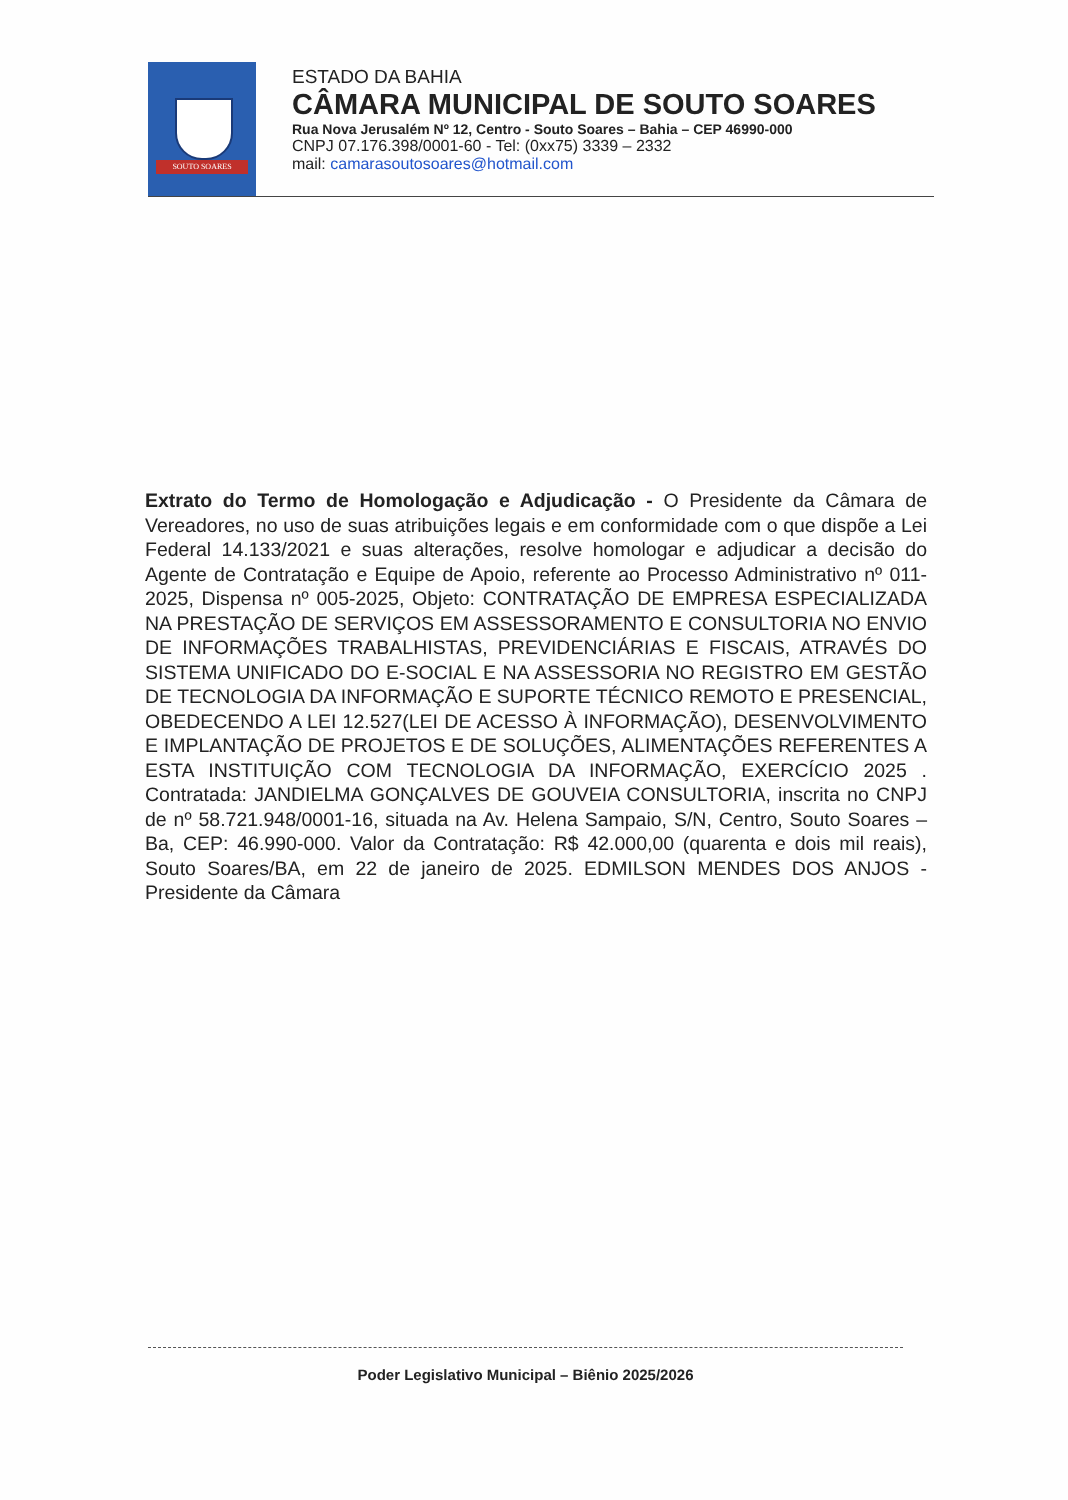SOUTO SOARES
ESTADO DA BAHIA
CÂMARA MUNICIPAL DE SOUTO SOARES
Rua Nova Jerusalém Nº 12, Centro - Souto Soares – Bahia – CEP 46990-000
CNPJ 07.176.398/0001-60 - Tel: (0xx75) 3339 – 2332
mail: camarasoutosoares@hotmail.com
Extrato do Termo de Homologação e Adjudicação - O Presidente da Câmara de Vereadores, no uso de suas atribuições legais e em conformidade com o que dispõe a Lei Federal 14.133/2021 e suas alterações, resolve homologar e adjudicar a decisão do Agente de Contratação e Equipe de Apoio, referente ao Processo Administrativo nº 011-2025, Dispensa nº 005-2025, Objeto: CONTRATAÇÃO DE EMPRESA ESPECIALIZADA NA PRESTAÇÃO DE SERVIÇOS EM ASSESSORAMENTO E CONSULTORIA NO ENVIO DE INFORMAÇÕES TRABALHISTAS, PREVIDENCIÁRIAS E FISCAIS, ATRAVÉS DO SISTEMA UNIFICADO DO E-SOCIAL E NA ASSESSORIA NO REGISTRO EM GESTÃO DE TECNOLOGIA DA INFORMAÇÃO E SUPORTE TÉCNICO REMOTO E PRESENCIAL, OBEDECENDO A LEI 12.527(LEI DE ACESSO À INFORMAÇÃO), DESENVOLVIMENTO E IMPLANTAÇÃO DE PROJETOS E DE SOLUÇÕES, ALIMENTAÇÕES REFERENTES A ESTA INSTITUIÇÃO COM TECNOLOGIA DA INFORMAÇÃO, EXERCÍCIO 2025 . Contratada: JANDIELMA GONÇALVES DE GOUVEIA CONSULTORIA, inscrita no CNPJ de nº 58.721.948/0001-16, situada na Av. Helena Sampaio, S/N, Centro, Souto Soares – Ba, CEP: 46.990-000. Valor da Contratação: R$ 42.000,00 (quarenta e dois mil reais), Souto Soares/BA, em 22 de janeiro de 2025. EDMILSON MENDES DOS ANJOS - Presidente da Câmara
Poder Legislativo Municipal – Biênio 2025/2026